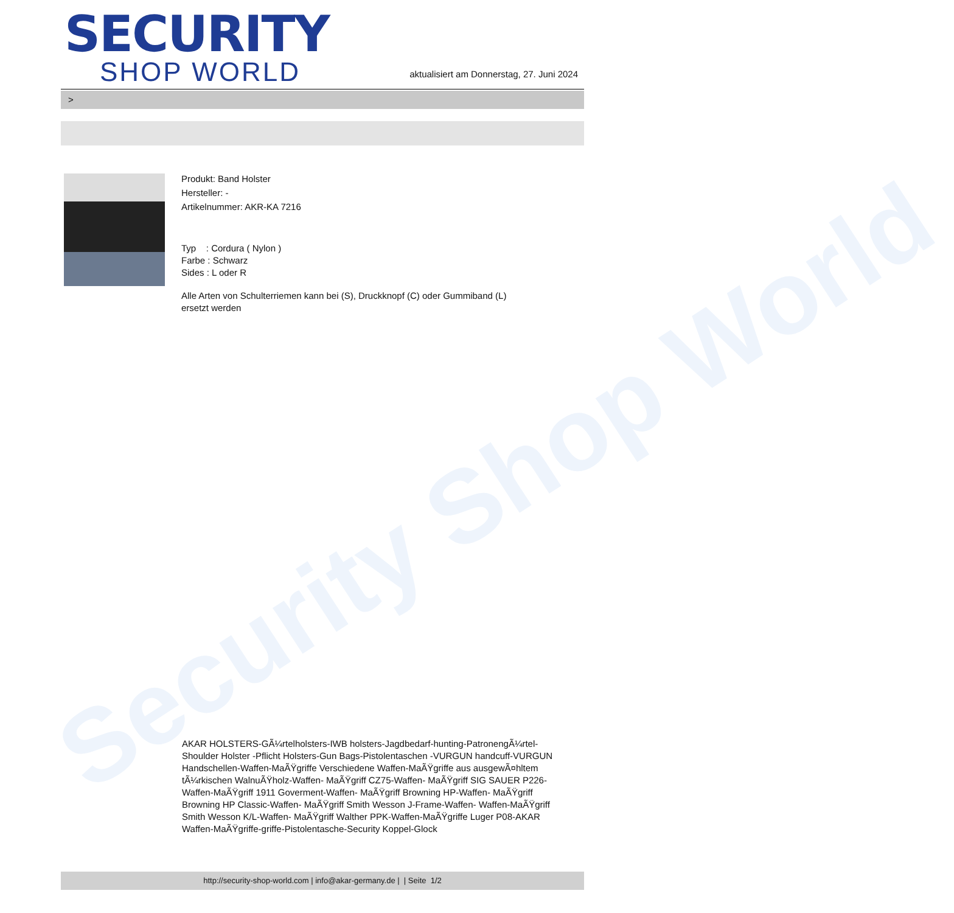Security Shop World
SECURITY
SHOP WORLD
aktualisiert am Donnerstag, 27. Juni 2024
>
Produkt: Band Holster
Hersteller: -
Artikelnummer: AKR-KA 7216
Typ : Cordura ( Nylon )
Farbe : Schwarz
Sides : L oder R
Alle Arten von Schulterriemen kann bei (S), Druckknopf (C) oder Gummiband (L)
ersetzt werden
AKAR HOLSTERS-GÃ¼rtelholsters-IWB holsters-Jagdbedarf-hunting-PatronengÃ¼rtel- Shoulder Holster -Pflicht Holsters-Gun Bags-Pistolentaschen -VURGUN handcuff-VURGUN Handschellen-Waffen-MaÃŸgriffe Verschiedene Waffen-MaÃŸgriffe aus ausgewÃ¤hltem tÃ¼rkischen WalnuÃŸholz-Waffen- MaÃŸgriff CZ75-Waffen- MaÃŸgriff SIG SAUER P226-Waffen-MaÃŸgriff 1911 Goverment-Waffen- MaÃŸgriff Browning HP-Waffen- MaÃŸgriff Browning HP Classic-Waffen- MaÃŸgriff Smith Wesson J-Frame-Waffen- Waffen-MaÃŸgriff Smith Wesson K/L-Waffen- MaÃŸgriff Walther PPK-Waffen-MaÃŸgriffe Luger P08-AKAR Waffen-MaÃŸgriffe-griffe-Pistolentasche-Security Koppel-Glock
http://security-shop-world.com | info@akar-germany.de | | Seite 1/2